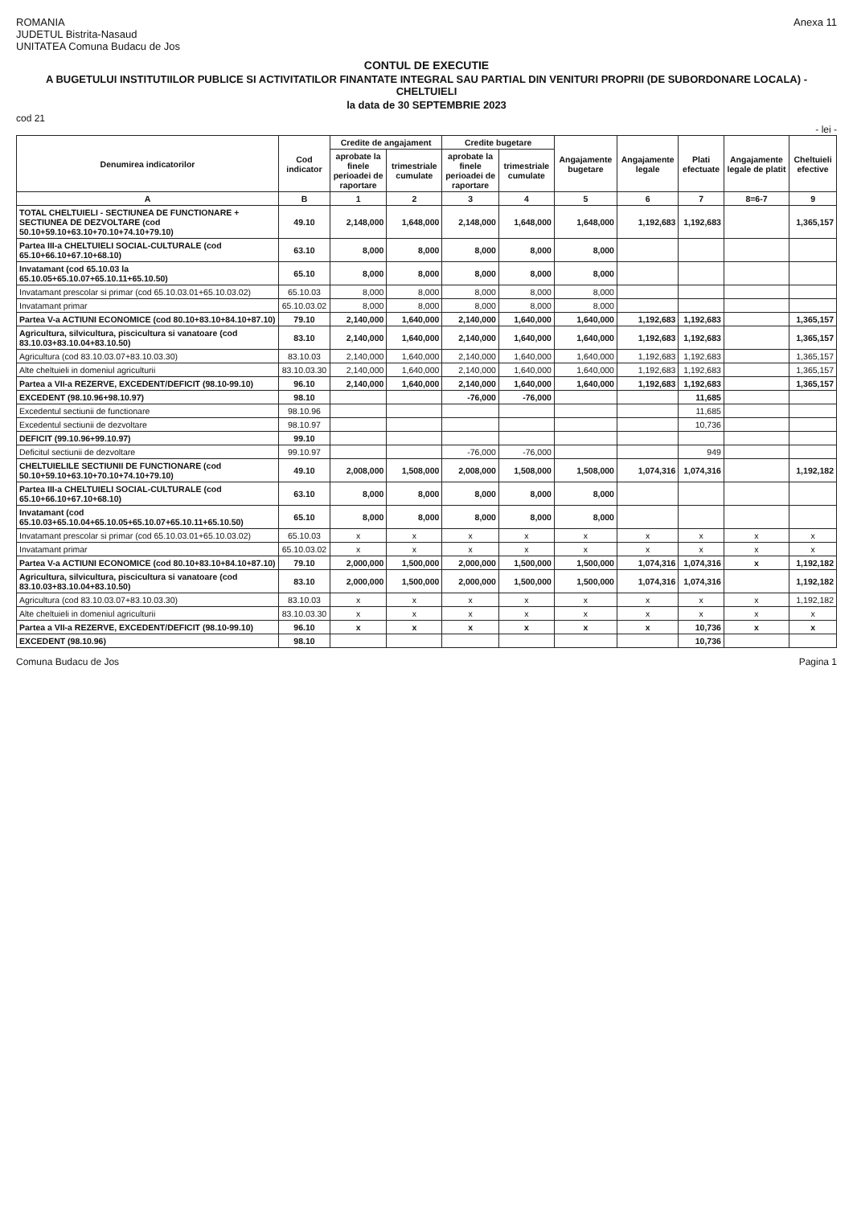ROMANIA
JUDETUL Bistrita-Nasaud
UNITATEA Comuna Budacu de Jos
Anexa 11
CONTUL DE EXECUTIE
A BUGETULUI INSTITUTIILOR PUBLICE SI ACTIVITATILOR FINANTATE INTEGRAL SAU PARTIAL DIN VENITURI PROPRII (DE SUBORDONARE LOCALA) - CHELTUIELI
la data de 30 SEPTEMBRIE 2023
cod 21
- lei -
| Denumirea indicatorilor | Cod indicator | Credite de angajament | | Credite bugetare | | Angajamente bugetare | Angajamente legale | Plati efectuate | Angajamente legale de platit | Cheltuieli efective |
| --- | --- | --- | --- | --- | --- | --- | --- | --- | --- | --- |
| | | aprobate la finele perioadei de raportare | trimestriale cumulate | aprobate la finele perioadei de raportare | trimestriale cumulate | | | | | |
| A | B | 1 | 2 | 3 | 4 | 5 | 6 | 7 | 8=6-7 | 9 |
| TOTAL CHELTUIELI - SECTIUNEA DE FUNCTIONARE + SECTIUNEA DE DEZVOLTARE (cod 50.10+59.10+63.10+70.10+74.10+79.10) | 49.10 | 2,148,000 | 1,648,000 | 2,148,000 | 1,648,000 | 1,648,000 | 1,192,683 | 1,192,683 | | 1,365,157 |
| Partea III-a CHELTUIELI SOCIAL-CULTURALE (cod 65.10+66.10+67.10+68.10) | 63.10 | 8,000 | 8,000 | 8,000 | 8,000 | 8,000 | | | | |
| Invatamant (cod 65.10.03 la 65.10.05+65.10.07+65.10.11+65.10.50) | 65.10 | 8,000 | 8,000 | 8,000 | 8,000 | 8,000 | | | | |
| Invatamant prescolar si primar (cod 65.10.03.01+65.10.03.02) | 65.10.03 | 8,000 | 8,000 | 8,000 | 8,000 | 8,000 | | | | |
| Invatamant primar | 65.10.03.02 | 8,000 | 8,000 | 8,000 | 8,000 | 8,000 | | | | |
| Partea V-a ACTIUNI ECONOMICE (cod 80.10+83.10+84.10+87.10) | 79.10 | 2,140,000 | 1,640,000 | 2,140,000 | 1,640,000 | 1,640,000 | 1,192,683 | 1,192,683 | | 1,365,157 |
| Agricultura, silvicultura, piscicultura si vanatoare (cod 83.10.03+83.10.04+83.10.50) | 83.10 | 2,140,000 | 1,640,000 | 2,140,000 | 1,640,000 | 1,640,000 | 1,192,683 | 1,192,683 | | 1,365,157 |
| Agricultura (cod 83.10.03.07+83.10.03.30) | 83.10.03 | 2,140,000 | 1,640,000 | 2,140,000 | 1,640,000 | 1,640,000 | 1,192,683 | 1,192,683 | | 1,365,157 |
| Alte cheltuieli in domeniul agriculturii | 83.10.03.30 | 2,140,000 | 1,640,000 | 2,140,000 | 1,640,000 | 1,640,000 | 1,192,683 | 1,192,683 | | 1,365,157 |
| Partea a VII-a REZERVE, EXCEDENT/DEFICIT (98.10-99.10) | 96.10 | 2,140,000 | 1,640,000 | 2,140,000 | 1,640,000 | 1,640,000 | 1,192,683 | 1,192,683 | | 1,365,157 |
| EXCEDENT (98.10.96+98.10.97) | 98.10 | | | -76,000 | -76,000 | | | 11,685 | | |
| Excedentul sectiunii de functionare | 98.10.96 | | | | | | | 11,685 | | |
| Excedentul sectiunii de dezvoltare | 98.10.97 | | | | | | | 10,736 | | |
| DEFICIT (99.10.96+99.10.97) | 99.10 | | | | | | | | | |
| Deficitul sectiunii de dezvoltare | 99.10.97 | | | -76,000 | -76,000 | | | 949 | | |
| CHELTUIELILE SECTIUNII DE FUNCTIONARE (cod 50.10+59.10+63.10+70.10+74.10+79.10) | 49.10 | 2,008,000 | 1,508,000 | 2,008,000 | 1,508,000 | 1,508,000 | 1,074,316 | 1,074,316 | | 1,192,182 |
| Partea III-a CHELTUIELI SOCIAL-CULTURALE (cod 65.10+66.10+67.10+68.10) | 63.10 | 8,000 | 8,000 | 8,000 | 8,000 | 8,000 | | | | |
| Invatamant (cod 65.10.03+65.10.04+65.10.05+65.10.07+65.10.11+65.10.50) | 65.10 | 8,000 | 8,000 | 8,000 | 8,000 | 8,000 | | | | |
| Invatamant prescolar si primar (cod 65.10.03.01+65.10.03.02) | 65.10.03 | x | x | x | x | x | x | x | x | x |
| Invatamant primar | 65.10.03.02 | x | x | x | x | x | x | x | x | x |
| Partea V-a ACTIUNI ECONOMICE (cod 80.10+83.10+84.10+87.10) | 79.10 | 2,000,000 | 1,500,000 | 2,000,000 | 1,500,000 | 1,500,000 | 1,074,316 | 1,074,316 | x | 1,192,182 |
| Agricultura, silvicultura, piscicultura si vanatoare (cod 83.10.03+83.10.04+83.10.50) | 83.10 | 2,000,000 | 1,500,000 | 2,000,000 | 1,500,000 | 1,500,000 | 1,074,316 | 1,074,316 | | 1,192,182 |
| Agricultura (cod 83.10.03.07+83.10.03.30) | 83.10.03 | x | x | x | x | x | x | x | x | 1,192,182 |
| Alte cheltuieli in domeniul agriculturii | 83.10.03.30 | x | x | x | x | x | x | x | x | x |
| Partea a VII-a REZERVE, EXCEDENT/DEFICIT (98.10-99.10) | 96.10 | x | x | x | x | x | x | 10,736 | x | x |
| EXCEDENT (98.10.96) | 98.10 | | | | | | | 10,736 | | |
Comuna Budacu de Jos Pagina 1